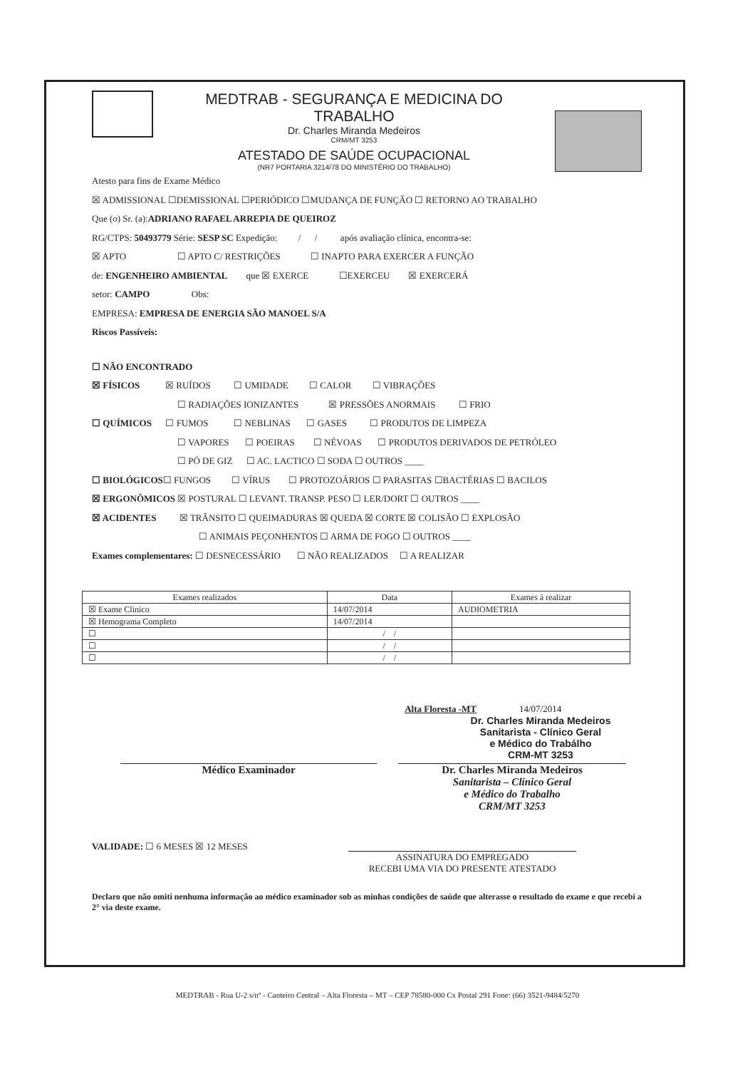MEDTRAB - SEGURANÇA E MEDICINA DO TRABALHO
Dr. Charles Miranda Medeiros
CRM/MT 3253
ATESTADO DE SAÚDE OCUPACIONAL
(NR7 PORTARIA 3214/78 DO MINISTÉRIO DO TRABALHO)
Atesto para fins de Exame Médico
☒ ADMISSIONAL ☐DEMISSIONAL ☐PERIÓDICO ☐MUDANÇA DE FUNÇÃO ☐ RETORNO AO TRABALHO
Que (o) Sr. (a):ADRIANO RAFAEL ARREPIA DE QUEIROZ
RG/CTPS: 50493779 Série: SESP SC Expedição: / / após avaliação clínica, encontra-se:
☒ APTO ☐ APTO C/ RESTRIÇÕES ☐ INAPTO PARA EXERCER A FUNÇÃO
de: ENGENHEIRO AMBIENTAL que ☒ EXERCE ☐EXERCEU ☒ EXERCERÁ
setor: CAMPO Obs:
EMPRESA: EMPRESA DE ENERGIA SÃO MANOEL S/A
Riscos Passíveis:
☐ NÃO ENCONTRADO
☒ FÍSICOS ☒ RUÍDOS ☐ UMIDADE ☐ CALOR ☐ VIBRAÇÕES
☐ RADIAÇÕES IONIZANTES ☒ PRESSÕES ANORMAIS ☐ FRIO
☐ QUÍMICOS ☐ FUMOS ☐ NEBLINAS ☐ GASES ☐ PRODUTOS DE LIMPEZA
☐ VAPORES ☐ POEIRAS ☐ NÉVOAS ☐ PRODUTOS DERIVADOS DE PETRÓLEO
☐ PÓ DE GIZ ☐ AC. LACTICO ☐ SODA ☐ OUTROS ____
☐ BIOLÓGICOS☐ FUNGOS ☐ VÍRUS ☐ PROTOZOÁRIOS ☐ PARASITAS ☐BACTÉRIAS ☐ BACILOS
☒ ERGONÔMICOS ☒ POSTURAL ☐ LEVANT. TRANSP. PESO ☐ LER/DORT ☐ OUTROS ____
☒ ACIDENTES ☒ TRÂNSITO ☐ QUEIMADURAS ☒ QUEDA ☒ CORTE ☒ COLISÃO ☐ EXPLOSÃO
☐ ANIMAIS PEÇONHENTOS ☐ ARMA DE FOGO ☐ OUTROS ____
Exames complementares: ☐ DESNECESSÁRIO ☐ NÃO REALIZADOS ☐ A REALIZAR
| Exames realizados | Data | Exames á realizar |
| --- | --- | --- |
| ☒ Exame Clinico | 14/07/2014 | AUDIOMETRIA |
| ☒ Hemograma Completo | 14/07/2014 | |
| ☐ | / / | |
| ☐ | / / | |
| ☐ | / / | |
Alta Floresta -MT 14/07/2014
Dr. Charles Miranda Medeiros
Sanitarista - Clínico Geral
e Médico do Trabálho
CRM-MT 3253
Médico Examinador Dr. Charles Miranda Medeiros
Sanitarista – Clinico Geral
e Médico do Trabalho
CRM/MT 3253
VALIDADE: ☐ 6 MESES ☒ 12 MESES
ASSINATURA DO EMPREGADO
RECEBI UMA VIA DO PRESENTE ATESTADO
Declaro que não omiti nenhuma informação ao médico examinador sob as minhas condições de saúde que alterasse o resultado do exame e que recebi a 2° via deste exame.
MEDTRAB - Rua U-2 s/nº - Canteiro Central – Alta Floresta – MT – CEP 78580-000 Cx Postal 291 Fone: (66) 3521-9484/5270